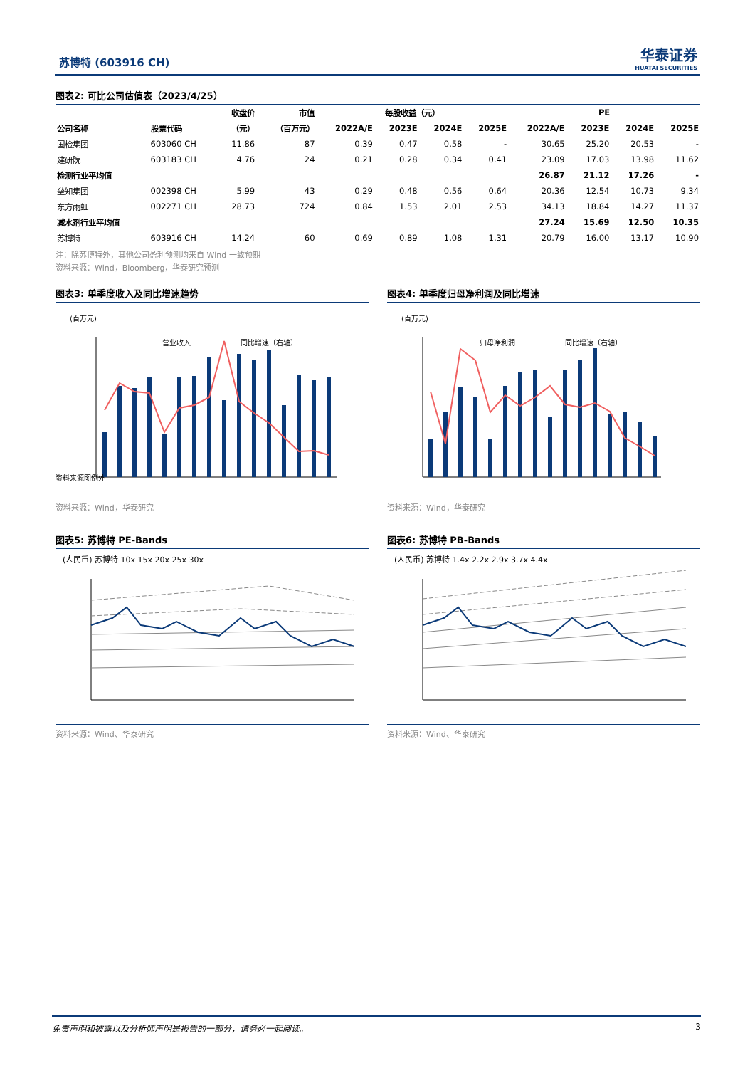苏博特 (603916 CH) 华泰证券
HUATAI SECURITIES
图表2: 可比公司估值表（2023/4/25）
| | | 收盘价 | 市值 | 每股收益（元） | | | | PE | | | |
| --- | --- | --- | --- | --- | --- | --- | --- | --- | --- | --- | --- |
| 公司名称 | 股票代码 | （元） | （百万元） | 2022A/E | 2023E | 2024E | 2025E | 2022A/E | 2023E | 2024E | 2025E |
| 国检集团 | 603060 CH | 11.86 | 87 | 0.39 | 0.47 | 0.58 | - | 30.65 | 25.20 | 20.53 | - |
| 建研院 | 603183 CH | 4.76 | 24 | 0.21 | 0.28 | 0.34 | 0.41 | 23.09 | 17.03 | 13.98 | 11.62 |
| 检测行业平均值 | | | | | | | | 26.87 | 21.12 | 17.26 | - |
| 垒知集团 | 002398 CH | 5.99 | 43 | 0.29 | 0.48 | 0.56 | 0.64 | 20.36 | 12.54 | 10.73 | 9.34 |
| 东方雨虹 | 002271 CH | 28.73 | 724 | 0.84 | 1.53 | 2.01 | 2.53 | 34.13 | 18.84 | 14.27 | 11.37 |
| 减水剂行业平均值 | | | | | | | | 27.24 | 15.69 | 12.50 | 10.35 |
| 苏博特 | 603916 CH | 14.24 | 60 | 0.69 | 0.89 | 1.08 | 1.31 | 20.79 | 16.00 | 13.17 | 10.90 |
注：除苏博特外，其他公司盈利预测均来自 Wind 一致预期
资料来源：Wind，Bloomberg，华泰研究预测
图表3: 单季度收入及同比增速趋势
(百万元)
营业收入
同比增速（右轴）
资料来源图例外
资料来源：Wind，华泰研究
图表4: 单季度归母净利润及同比增速
(百万元)
归母净利润
同比增速（右轴）
资料来源：Wind，华泰研究
图表5: 苏博特 PE-Bands
(人民币) 苏博特 10x 15x 20x 25x 30x
资料来源：Wind、华泰研究
图表6: 苏博特 PB-Bands
(人民币) 苏博特 1.4x 2.2x 2.9x 3.7x 4.4x
资料来源：Wind、华泰研究
免责声明和披露以及分析师声明是报告的一部分，请务必一起阅读。 3